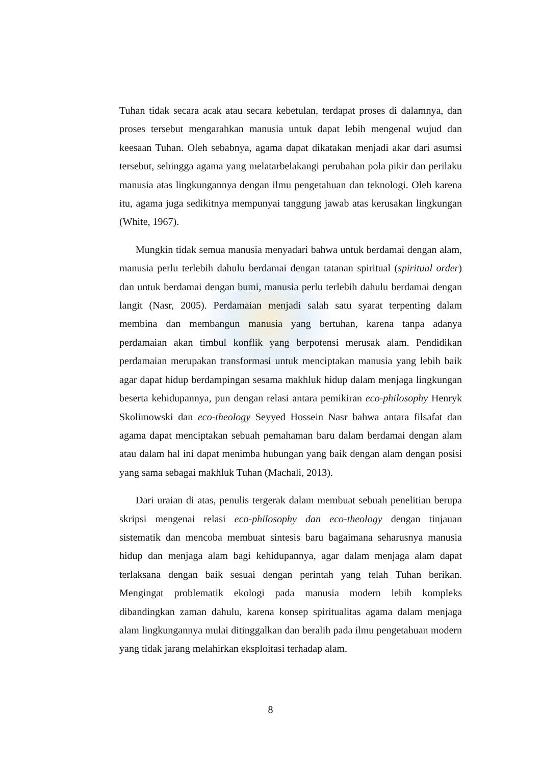Tuhan tidak secara acak atau secara kebetulan, terdapat proses di dalamnya, dan proses tersebut mengarahkan manusia untuk dapat lebih mengenal wujud dan keesaan Tuhan. Oleh sebabnya, agama dapat dikatakan menjadi akar dari asumsi tersebut, sehingga agama yang melatarbelakangi perubahan pola pikir dan perilaku manusia atas lingkungannya dengan ilmu pengetahuan dan teknologi. Oleh karena itu, agama juga sedikitnya mempunyai tanggung jawab atas kerusakan lingkungan (White, 1967).
Mungkin tidak semua manusia menyadari bahwa untuk berdamai dengan alam, manusia perlu terlebih dahulu berdamai dengan tatanan spiritual (spiritual order) dan untuk berdamai dengan bumi, manusia perlu terlebih dahulu berdamai dengan langit (Nasr, 2005). Perdamaian menjadi salah satu syarat terpenting dalam membina dan membangun manusia yang bertuhan, karena tanpa adanya perdamaian akan timbul konflik yang berpotensi merusak alam. Pendidikan perdamaian merupakan transformasi untuk menciptakan manusia yang lebih baik agar dapat hidup berdampingan sesama makhluk hidup dalam menjaga lingkungan beserta kehidupannya, pun dengan relasi antara pemikiran eco-philosophy Henryk Skolimowski dan eco-theology Seyyed Hossein Nasr bahwa antara filsafat dan agama dapat menciptakan sebuah pemahaman baru dalam berdamai dengan alam atau dalam hal ini dapat menimba hubungan yang baik dengan alam dengan posisi yang sama sebagai makhluk Tuhan (Machali, 2013).
Dari uraian di atas, penulis tergerak dalam membuat sebuah penelitian berupa skripsi mengenai relasi eco-philosophy dan eco-theology dengan tinjauan sistematik dan mencoba membuat sintesis baru bagaimana seharusnya manusia hidup dan menjaga alam bagi kehidupannya, agar dalam menjaga alam dapat terlaksana dengan baik sesuai dengan perintah yang telah Tuhan berikan. Mengingat problematik ekologi pada manusia modern lebih kompleks dibandingkan zaman dahulu, karena konsep spiritualitas agama dalam menjaga alam lingkungannya mulai ditinggalkan dan beralih pada ilmu pengetahuan modern yang tidak jarang melahirkan eksploitasi terhadap alam.
8